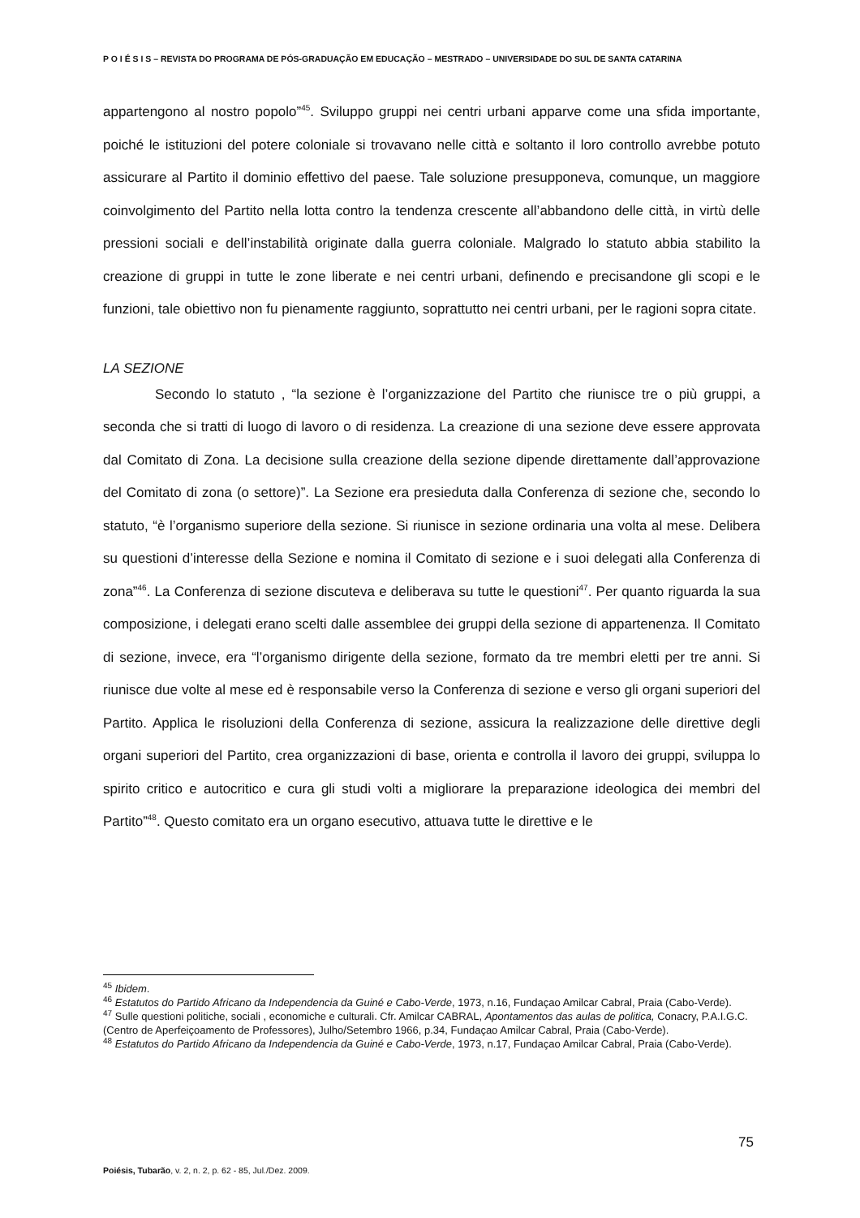P O I É S I S – REVISTA DO PROGRAMA DE PÓS-GRADUAÇÃO EM EDUCAÇÃO – MESTRADO – UNIVERSIDADE DO SUL DE SANTA CATARINA
appartengono al nostro popolo”<sup>45</sup>. Sviluppo gruppi nei centri urbani apparve come una sfida importante, poiché le istituzioni del potere coloniale si trovavano nelle città e soltanto il loro controllo avrebbe potuto assicurare al Partito il dominio effettivo del paese. Tale soluzione presupponeva, comunque, un maggiore coinvolgimento del Partito nella lotta contro la tendenza crescente all’abbandono delle città, in virtù delle pressioni sociali e dell’instabilità originate dalla guerra coloniale. Malgrado lo statuto abbia stabilito la creazione di gruppi in tutte le zone liberate e nei centri urbani, definendo e precisandone gli scopi e le funzioni, tale obiettivo non fu pienamente raggiunto, soprattutto nei centri urbani, per le ragioni sopra citate.
LA SEZIONE
Secondo lo statuto , “la sezione è l’organizzazione del Partito che riunisce tre o più gruppi, a seconda che si tratti di luogo di lavoro o di residenza. La creazione di una sezione deve essere approvata dal Comitato di Zona. La decisione sulla creazione della sezione dipende direttamente dall’approvazione del Comitato di zona (o settore)”. La Sezione era presieduta dalla Conferenza di sezione che, secondo lo statuto, “è l’organismo superiore della sezione. Si riunisce in sezione ordinaria una volta al mese. Delibera su questioni d’interesse della Sezione e nomina il Comitato di sezione e i suoi delegati alla Conferenza di zona”<sup>46</sup>. La Conferenza di sezione discuteva e deliberava su tutte le questioni<sup>47</sup>. Per quanto riguarda la sua composizione, i delegati erano scelti dalle assemblee dei gruppi della sezione di appartenenza. Il Comitato di sezione, invece, era “l’organismo dirigente della sezione, formato da tre membri eletti per tre anni. Si riunisce due volte al mese ed è responsabile verso la Conferenza di sezione e verso gli organi superiori del Partito. Applica le risoluzioni della Conferenza di sezione, assicura la realizzazione delle direttive degli organi superiori del Partito, crea organizzazioni di base, orienta e controlla il lavoro dei gruppi, sviluppa lo spirito critico e autocritico e cura gli studi volti a migliorare la preparazione ideologica dei membri del Partito”<sup>48</sup>. Questo comitato era un organo esecutivo, attuava tutte le direttive e le
<sup>45</sup> Ibidem.
<sup>46</sup> Estatutos do Partido Africano da Independencia da Guiné e Cabo-Verde, 1973, n.16, Fundaçao Amilcar Cabral, Praia (Cabo-Verde).
<sup>47</sup> Sulle questioni politiche, sociali , economiche e culturali. Cfr. Amilcar CABRAL, Apontamentos das aulas de politica, Conacry, P.A.I.G.C. (Centro de Aperfeiçoamento de Professores), Julho/Setembro 1966, p.34, Fundaçao Amilcar Cabral, Praia (Cabo-Verde).
<sup>48</sup> Estatutos do Partido Africano da Independencia da Guiné e Cabo-Verde, 1973, n.17, Fundaçao Amilcar Cabral, Praia (Cabo-Verde).
75
Poiésis, Tubarão, v. 2, n. 2, p. 62 - 85, Jul./Dez. 2009.